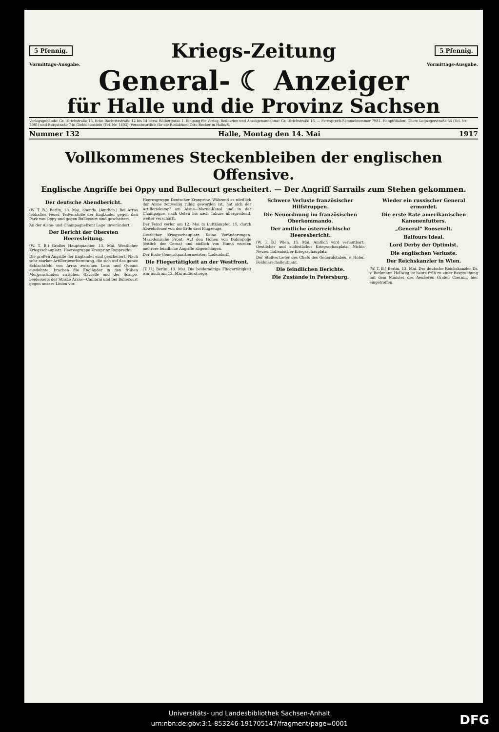5 Pfennig. Kriegs-Zeitung 5 Pfennig.
Vormittags-Ausgabe. Vormittags-Ausgabe.
General- ☾ Anzeiger
für Halle und die Provinz Sachsen
Verlagsgebäude: Gr. Ulrichstraße 16, Ecke Dachritzstraße 12 bis 14 bezw. Bölbergasse 1. Eingang für Verlag, Redaktion und Anzeigenannahme: Gr. Ulrichstraße 16. — Fernsprech-Sammelnummer 7981. Hauptfilialen: Obere Leipzigerstraße 34 (Tel. Nr. 7981) und Burgstraße 7 in Giebichenstein (Tel. Nr. 1403). Verantwortlich für die Redaktion: Otto Becker in Halle/S.
Nummer 132 Halle, Montag den 14. Mai 1917
Vollkommenes Steckenbleiben der englischen Offensive.
Englische Angriffe bei Oppy und Bullecourt gescheitert. — Der Angriff Sarrails zum Stehen gekommen.
Der deutsche Abendbericht.
(W. T. B.) Berlin, 13. Mai, abends. (Amtlich.) Bei Arras lebhaftes Feuer. Teilvorstöße der Engländer gegen den Park von Oppy und gegen Bullecourt sind gescheitert.
An der Aisne- und Champagnefront Lage unverändert.
Der Bericht der Obersten Heeresleitung.
(W. T. B.) Großes Hauptquartier, 13. Mai. Westlicher Kriegsschauplatz: Heeresgruppe Kronprinz Rupprecht.
Die großen Angriffe der Engländer sind gescheitert! Nach sehr starker Artillerievorbereitung, die sich auf das ganze Schlachtfeld von Arras zwischen Lens und Quéant ausdehnte, brachen die Engländer in den frühen Morgenstunden zwischen Gavrelle und der Scarpe, beiderseits der Straße Arras—Cambrai und bei Bullecourt gegen unsere Linien vor.
Heeresgruppe Deutscher Kronprinz. Während es nördlich der Aisne zeitweilig ruhig geworden ist, hat sich der Artilleriekampf am Aisne—Marne-Kanal und in der Champagne, nach Osten bis nach Tahure übergreifend, weiter verschärft.
Der Feind verlor am 12. Mai in Luftkämpfen 15, durch Abwehrfeuer von der Erde drei Flugzeuge.
Oestlicher Kriegsschauplatz: Keine Veränderungen. Mazedonische Front: Auf den Höhen von Dobropolje (östlich der Cerna) und südlich von Huma wurden mehrere feindliche Angriffe abgeschlagen.
Der Erste Generalquartiermeister: Ludendorff.
Die Fliegertätigkeit an der Westfront.
(T. U.) Berlin, 13. Mai. Die beiderseitige Fliegertätigkeit war auch am 12. Mai äußerst rege.
Schwere Verluste französischer Hilfstruppen.
Die Neuordnung im französischen Oberkommando.
Der amtliche österreichische Heeresbericht.
(W. T. B.) Wien, 13. Mai. Amtlich wird verlautbart: Oestlicher und südöstlicher Kriegsschauplatz: Nichts Neues. Italienischer Kriegsschauplatz.
Der Stellvertreter des Chefs des Generalstabes. v. Höfer, Feldmarschalleutnant.
Die feindlichen Berichte.
Die Zustände in Petersburg.
Wieder ein russischer General ermordet.
Die erste Rate amerikanischen Kanonenfutters.
„General“ Roosevelt.
Balfours Ideal.
Lord Derby der Optimist.
Die englischen Verluste.
Der Reichskanzler in Wien.
(W. T. B.) Berlin, 13. Mai. Der deutsche Reichskanzler Dr. v. Bethmann Hollweg ist heute früh zu einer Besprechung mit dem Minister des Aeußeren Grafen Czernin, hier eingetroffen.
Universitäts- und Landesbibliothek Sachsen-Anhalt
urn:nbn:de:gbv:3:1-853246-191705147/fragment/page=0001
DFG